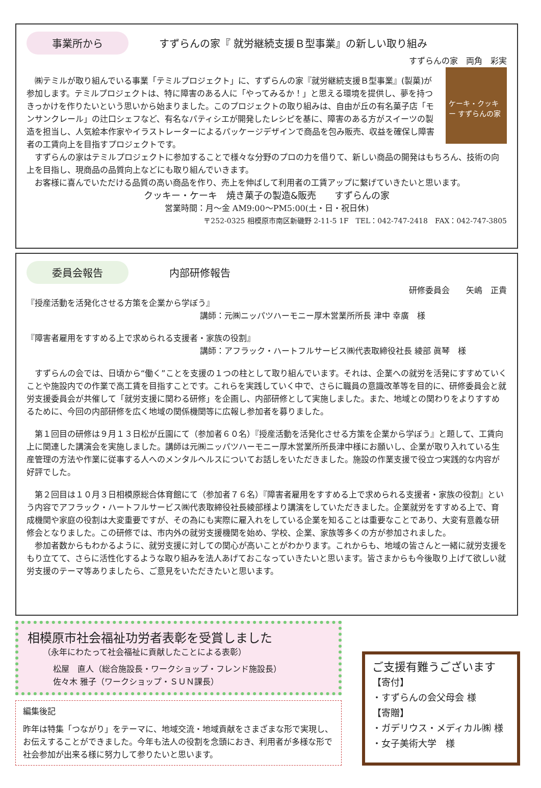事業所から すずらんの家『 就労継続支援Ｂ型事業』の新しい取り組み
すずらんの家　両角　彩実
ケーキ・クッキー すずらんの家
　㈱テミルが取り組んでいる事業「テミルプロジェクト」に、すずらんの家『就労継続支援Ｂ型事業』(製菓)が参加します。テミルプロジェクトは、特に障害のある人に「やってみるか！」と思える環境を提供し、夢を持つきっかけを作りたいという思いから始まりました。このプロジェクトの取り組みは、自由が丘の有名菓子店「モンサンクレール」の辻口シェフなど、有名なパティシエが開発したレシピを基に、障害のある方がスイーツの製造を担当し、人気絵本作家やイラストレーターによるパッケージデザインで商品を包み販売、収益を確保し障害者の工賃向上を目指すプロジェクトです。
　すずらんの家はテミルプロジェクトに参加することで様々な分野のプロの力を借りて、新しい商品の開発はもちろん、技術の向上を目指し、現商品の品質向上などにも取り組んでいきます。
　お客様に喜んでいただける品質の高い商品を作り、売上を伸ばして利用者の工賃アップに繋げていきたいと思います。
クッキー・ケーキ　焼き菓子の製造&販売　　すずらんの家
営業時間：月～金 AM9:00～PM5:00(土・日・祝日休)
〒252-0325 相模原市南区新磯野 2-11-5 1F　TEL：042-747-2418　FAX：042-747-3805
委員会報告 内部研修報告
研修委員会　　矢嶋　正貴
『授産活動を活発化させる方策を企業から学ぼう』
講師：元㈱ニッパツハーモニー厚木営業所所長 津中 幸廣　様
『障害者雇用をすすめる上で求められる支援者・家族の役割』
講師：アフラック・ハートフルサービス㈱代表取締役社長 綾部 眞琴　様
　すずらんの会では、日頃から“働く”ことを支援の１つの柱として取り組んでいます。それは、企業への就労を活発にすすめていくことや施設内での作業で高工賃を目指すことです。これらを実践していく中で、さらに職員の意識改革等を目的に、研修委員会と就労支援委員会が共催して「就労支援に関わる研修」を企画し、内部研修として実施しました。また、地域との関わりをよりすすめるために、今回の内部研修を広く地域の関係機関等に広報し参加者を募りました。
　第１回目の研修は９月１３日松が丘園にて（参加者６０名）『授産活動を活発化させる方策を企業から学ぼう』と題して、工賃向上に関連した講演会を実施しました。講師は元㈱ニッパツハーモニー厚木営業所所長津中様にお願いし、企業が取り入れている生産管理の方法や作業に従事する人へのメンタルヘルスについてお話しをいただきました。施設の作業支援で役立つ実践的な内容が好評でした。
　第２回目は１０月３日相模原総合体育館にて（参加者７６名）『障害者雇用をすすめる上で求められる支援者・家族の役割』という内容でアフラック・ハートフルサービス㈱代表取締役社長綾部様より講演をしていただきました。企業就労をすすめる上で、育成機関や家庭の役割は大変重要ですが、その為にも実際に雇入れをしている企業を知ることは重要なことであり、大変有意義な研修会となりました。この研修では、市内外の就労支援機関を始め、学校、企業、家族等多くの方が参加されました。
　参加者数からもわかるように、就労支援に対しての関心が高いことがわかります。これからも、地域の皆さんと一緒に就労支援をもり立てて、さらに活性化するような取り組みを法人あげておこなっていきたいと思います。皆さまからも今後取り上げて欲しい就労支援のテーマ等ありましたら、ご意見をいただきたいと思います。
相模原市社会福祉功労者表彰を受賞しました
（永年にわたって社会福祉に貢献したことによる表彰）
松屋　直人（総合施設長・ワークショップ・フレンド施設長）
佐々木 雅子（ワークショップ・ＳＵＮ課長）
編集後記
昨年は特集「つながり」をテーマに、地域交流・地域貢献をさまざまな形で実現し、お伝えすることができました。今年も法人の役割を念頭におき、利用者が多様な形で社会参加が出来る様に努力して参りたいと思います。
ご支援有難うございます
【寄付】
・すずらんの会父母会 様
【寄贈】
・ガデリウス・メディカル㈱ 様
・女子美術大学　様